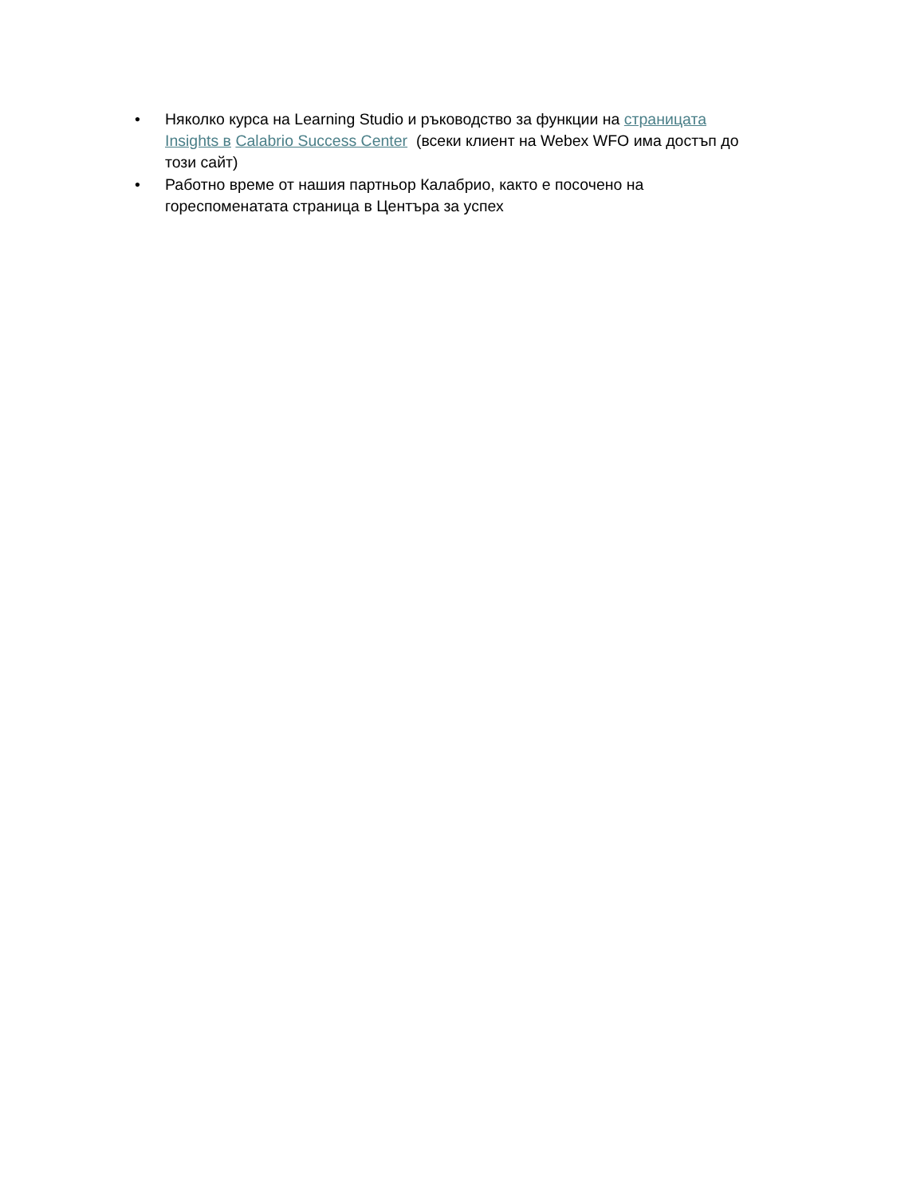• Няколко курса на Learning Studio и ръководство за функции на страницата Insights в Calabrio Success Center (всеки клиент на Webex WFO има достъп до този сайт)
• Работно време от нашия партньор Калабрио, както е посочено на гореспоменатата страница в Центъра за успех